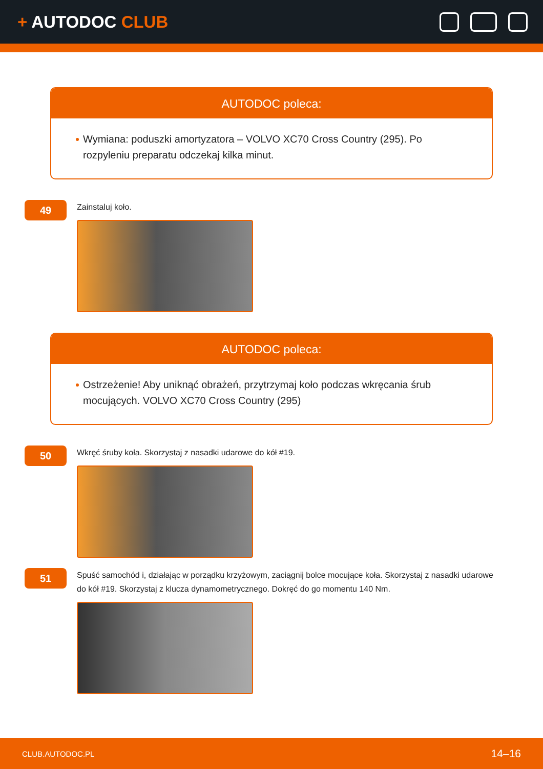+ AUTODOC CLUB
AUTODOC poleca:
Wymiana: poduszki amortyzatora – VOLVO XC70 Cross Country (295). Po rozpyleniu preparatu odczekaj kilka minut.
49
Zainstaluj koło.
AUTODOC poleca:
Ostrzeżenie! Aby uniknąć obrażeń, przytrzymaj koło podczas wkręcania śrub mocujących. VOLVO XC70 Cross Country (295)
50
Wkręć śruby koła. Skorzystaj z nasadki udarowe do kół #19.
51
Spuść samochód i, działając w porządku krzyżowym, zaciągnij bolce mocujące koła. Skorzystaj z nasadki udarowe do kół #19. Skorzystaj z klucza dynamometrycznego. Dokręć do go momentu 140 Nm.
CLUB.AUTODOC.PL 14–16